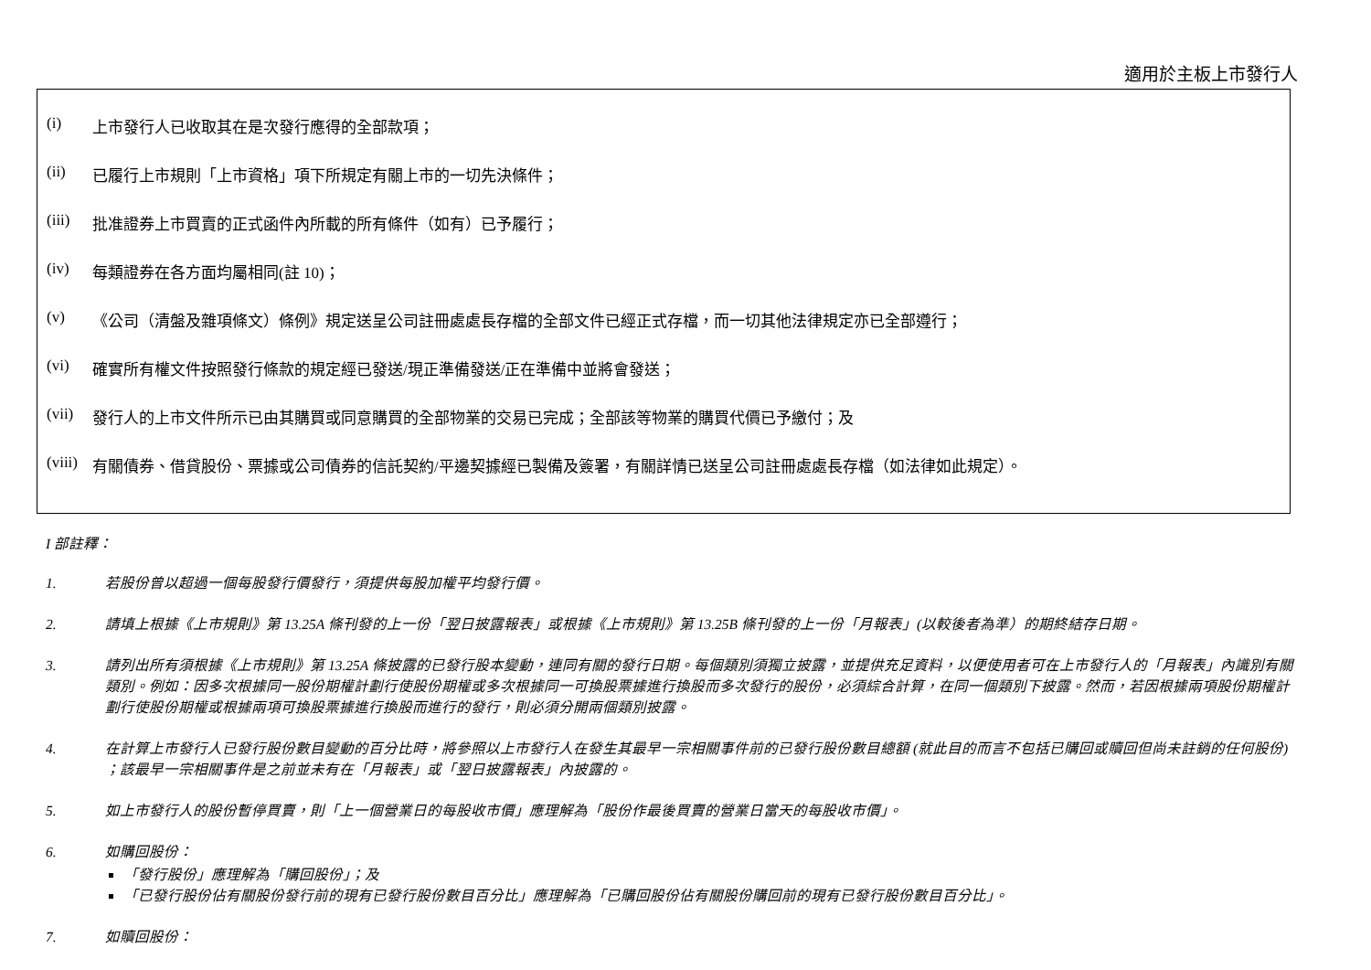適用於主板上市發行人
(i) 上市發行人已收取其在是次發行應得的全部款項；
(ii) 已履行上市規則「上市資格」項下所規定有關上市的一切先決條件；
(iii) 批准證券上市買賣的正式函件內所載的所有條件（如有）已予履行；
(iv) 每類證券在各方面均屬相同(註 10)；
(v) 《公司（清盤及雜項條文）條例》規定送呈公司註冊處處長存檔的全部文件已經正式存檔，而一切其他法律規定亦已全部遵行；
(vi) 確實所有權文件按照發行條款的規定經已發送/現正準備發送/正在準備中並將會發送；
(vii) 發行人的上市文件所示已由其購買或同意購買的全部物業的交易已完成；全部該等物業的購買代價已予繳付；及
(viii) 有關債券、借貸股份、票據或公司債券的信託契約/平邊契據經已製備及簽署，有關詳情已送呈公司註冊處處長存檔（如法律如此規定）。
I 部註釋：
1. 若股份曾以超過一個每股發行價發行，須提供每股加權平均發行價。
2. 請填上根據《上市規則》第 13.25A 條刊發的上一份「翌日披露報表」或根據《上市規則》第 13.25B 條刊發的上一份「月報表」(以較後者為準）的期終結存日期。
3. 請列出所有須根據《上市規則》第 13.25A 條披露的已發行股本變動，連同有關的發行日期。每個類別須獨立披露，並提供充足資料，以便使用者可在上市發行人的「月報表」內識別有關類別。例如：因多次根據同一股份期權計劃行使股份期權或多次根據同一可換股票據進行換股而多次發行的股份，必須綜合計算，在同一個類別下披露。然而，若因根據兩項股份期權計劃行使股份期權或根據兩項可換股票據進行換股而進行的發行，則必須分開兩個類別披露。
4. 在計算上市發行人已發行股份數目變動的百分比時，將參照以上市發行人在發生其最早一宗相關事件前的已發行股份數目總額 (就此目的而言不包括已購回或贖回但尚未註銷的任何股份) ；該最早一宗相關事件是之前並未有在「月報表」或「翌日披露報表」內披露的。
5. 如上市發行人的股份暫停買賣，則「上一個營業日的每股收市價」應理解為「股份作最後買賣的營業日當天的每股收市價」。
6. 如購回股份：
「發行股份」應理解為「購回股份」；及
「已發行股份佔有關股份發行前的現有已發行股份數目百分比」應理解為「已購回股份佔有關股份購回前的現有已發行股份數目百分比」。
7. 如贖回股份：